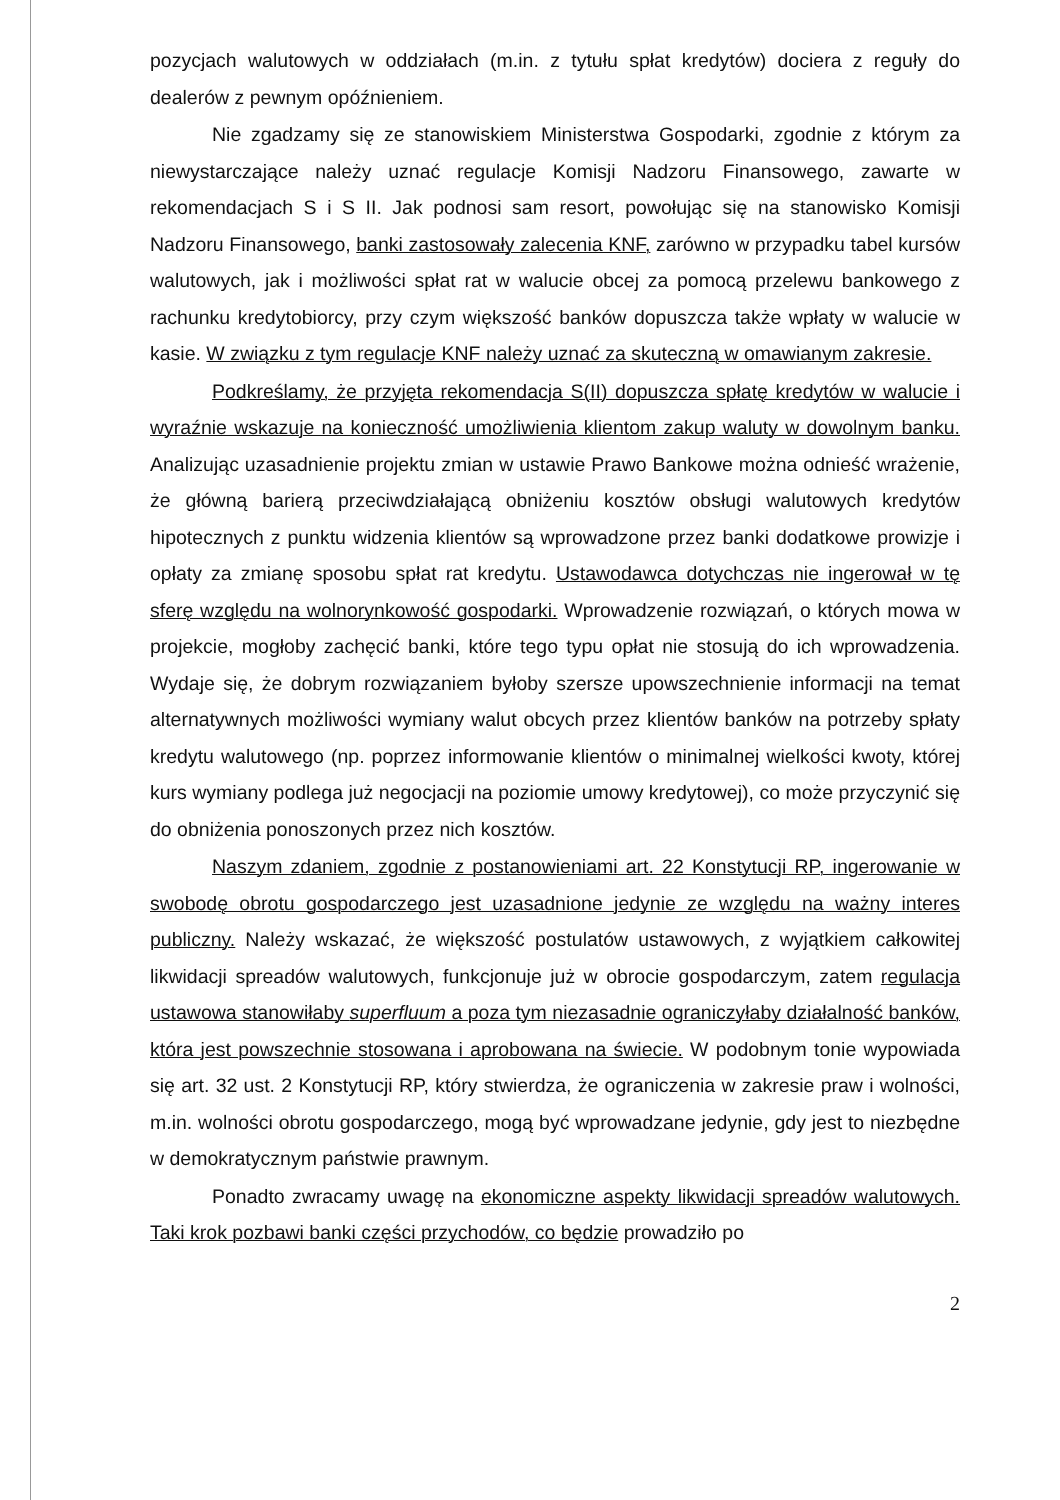pozycjach walutowych w oddziałach (m.in. z tytułu spłat kredytów) dociera z reguły do dealerów z pewnym opóźnieniem.
Nie zgadzamy się ze stanowiskiem Ministerstwa Gospodarki, zgodnie z którym za niewystarczające należy uznać regulacje Komisji Nadzoru Finansowego, zawarte w rekomendacjach S i S II. Jak podnosi sam resort, powołując się na stanowisko Komisji Nadzoru Finansowego, banki zastosowały zalecenia KNF, zarówno w przypadku tabel kursów walutowych, jak i możliwości spłat rat w walucie obcej za pomocą przelewu bankowego z rachunku kredytobiorcy, przy czym większość banków dopuszcza także wpłaty w walucie w kasie. W związku z tym regulacje KNF należy uznać za skuteczną w omawianym zakresie.
Podkreślamy, że przyjęta rekomendacja S(II) dopuszcza spłatę kredytów w walucie i wyraźnie wskazuje na konieczność umożliwienia klientom zakup waluty w dowolnym banku. Analizując uzasadnienie projektu zmian w ustawie Prawo Bankowe można odnieść wrażenie, że główną barierą przeciwdziałającą obniżeniu kosztów obsługi walutowych kredytów hipotecznych z punktu widzenia klientów są wprowadzone przez banki dodatkowe prowizje i opłaty za zmianę sposobu spłat rat kredytu. Ustawodawca dotychczas nie ingerował w tę sferę względu na wolnorynkowość gospodarki. Wprowadzenie rozwiązań, o których mowa w projekcie, mogłoby zachęcić banki, które tego typu opłat nie stosują do ich wprowadzenia. Wydaje się, że dobrym rozwiązaniem byłoby szersze upowszechnienie informacji na temat alternatywnych możliwości wymiany walut obcych przez klientów banków na potrzeby spłaty kredytu walutowego (np. poprzez informowanie klientów o minimalnej wielkości kwoty, której kurs wymiany podlega już negocjacji na poziomie umowy kredytowej), co może przyczynić się do obniżenia ponoszonych przez nich kosztów.
Naszym zdaniem, zgodnie z postanowieniami art. 22 Konstytucji RP, ingerowanie w swobodę obrotu gospodarczego jest uzasadnione jedynie ze względu na ważny interes publiczny. Należy wskazać, że większość postulatów ustawowych, z wyjątkiem całkowitej likwidacji spreadów walutowych, funkcjonuje już w obrocie gospodarczym, zatem regulacja ustawowa stanowiłaby superfluum a poza tym niezasadnie ograniczyłaby działalność banków, która jest powszechnie stosowana i aprobowana na świecie. W podobnym tonie wypowiada się art. 32 ust. 2 Konstytucji RP, który stwierdza, że ograniczenia w zakresie praw i wolności, m.in. wolności obrotu gospodarczego, mogą być wprowadzane jedynie, gdy jest to niezbędne w demokratycznym państwie prawnym.
Ponadto zwracamy uwagę na ekonomiczne aspekty likwidacji spreadów walutowych. Taki krok pozbawi banki części przychodów, co będzie prowadziło po
2